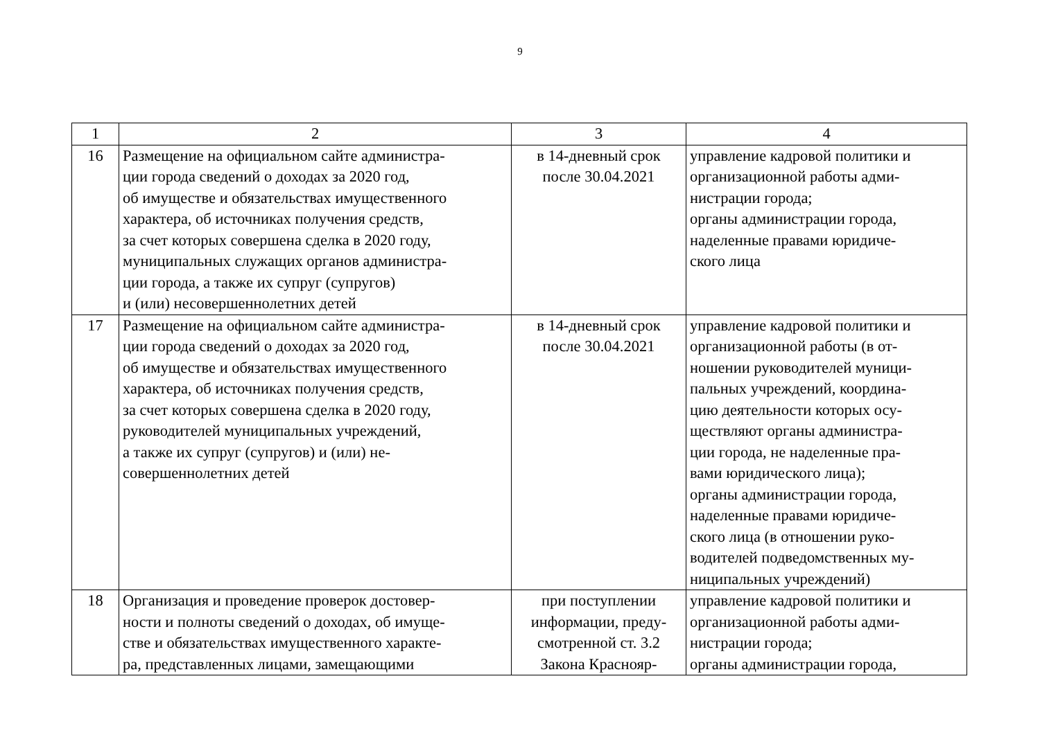9
| 1 | 2 | 3 | 4 |
| 16 | Размещение на официальном сайте администра- ции города сведений о доходах за 2020 год, об имуществе и обязательствах имущественного характера, об источниках получения средств, за счет которых совершена сделка в 2020 году, муниципальных служащих органов администра- ции города, а также их супруг (супругов) и (или) несовершеннолетних детей | в 14-дневный срок после 30.04.2021 | управление кадровой политики и организационной работы адми- нистрации города; органы администрации города, наделенные правами юридиче- ского лица |
| 17 | Размещение на официальном сайте администра- ции города сведений о доходах за 2020 год, об имуществе и обязательствах имущественного характера, об источниках получения средств, за счет которых совершена сделка в 2020 году, руководителей муниципальных учреждений, а также их супруг (супругов) и (или) не- совершеннолетних детей | в 14-дневный срок после 30.04.2021 | управление кадровой политики и организационной работы (в от- ношении руководителей муници- пальных учреждений, координа- цию деятельности которых осу- ществляют органы администра- ции города, не наделенные пра- вами юридического лица); органы администрации города, наделенные правами юридиче- ского лица (в отношении руко- водителей подведомственных му- ниципальных учреждений) |
| 18 | Организация и проведение проверок достовер- ности и полноты сведений о доходах, об имуще- стве и обязательствах имущественного характе- ра, представленных лицами, замещающими | при поступлении информации, преду- смотренной ст. 3.2 Закона Краснояр- | управление кадровой политики и организационной работы адми- нистрации города; органы администрации города, |